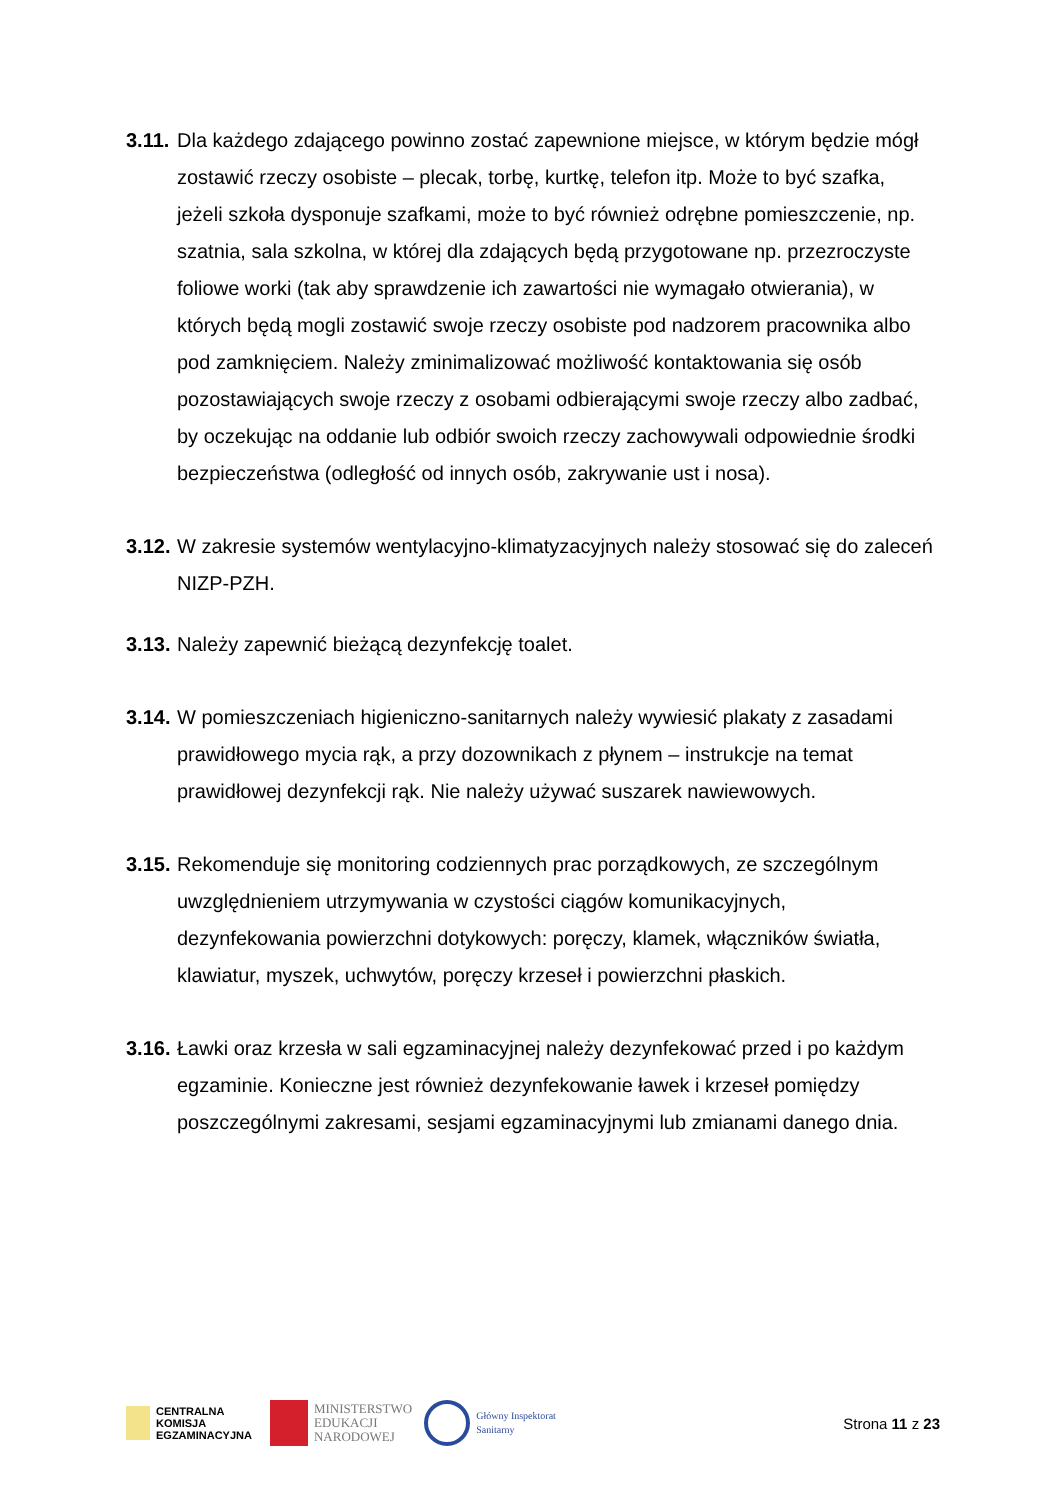3.11.
Dla każdego zdającego powinno zostać zapewnione miejsce, w którym będzie mógł zostawić rzeczy osobiste – plecak, torbę, kurtkę, telefon itp. Może to być szafka, jeżeli szkoła dysponuje szafkami, może to być również odrębne pomieszczenie, np. szatnia, sala szkolna, w której dla zdających będą przygotowane np. przezroczyste foliowe worki (tak aby sprawdzenie ich zawartości nie wymagało otwierania), w których będą mogli zostawić swoje rzeczy osobiste pod nadzorem pracownika albo pod zamknięciem. Należy zminimalizować możliwość kontaktowania się osób pozostawiających swoje rzeczy z osobami odbierającymi swoje rzeczy albo zadbać, by oczekując na oddanie lub odbiór swoich rzeczy zachowywali odpowiednie środki bezpieczeństwa (odległość od innych osób, zakrywanie ust i nosa).
3.12.
W zakresie systemów wentylacyjno-klimatyzacyjnych należy stosować się do zaleceń NIZP-PZH.
3.13.
Należy zapewnić bieżącą dezynfekcję toalet.
3.14.
W pomieszczeniach higieniczno-sanitarnych należy wywiesić plakaty z zasadami prawidłowego mycia rąk, a przy dozownikach z płynem – instrukcje na temat prawidłowej dezynfekcji rąk. Nie należy używać suszarek nawiewowych.
3.15.
Rekomenduje się monitoring codziennych prac porządkowych, ze szczególnym uwzględnieniem utrzymywania w czystości ciągów komunikacyjnych, dezynfekowania powierzchni dotykowych: poręczy, klamek, włączników światła, klawiatur, myszek, uchwytów, poręczy krzeseł i powierzchni płaskich.
3.16.
Ławki oraz krzesła w sali egzaminacyjnej należy dezynfekować przed i po każdym egzaminie. Konieczne jest również dezynfekowanie ławek i krzeseł pomiędzy poszczególnymi zakresami, sesjami egzaminacyjnymi lub zmianami danego dnia.
CENTRALNA
KOMISJA
EGZAMINACYJNA
MINISTERSTWO
EDUKACJI
NARODOWEJ
Główny Inspektorat
Sanitarny
Strona 11 z 23